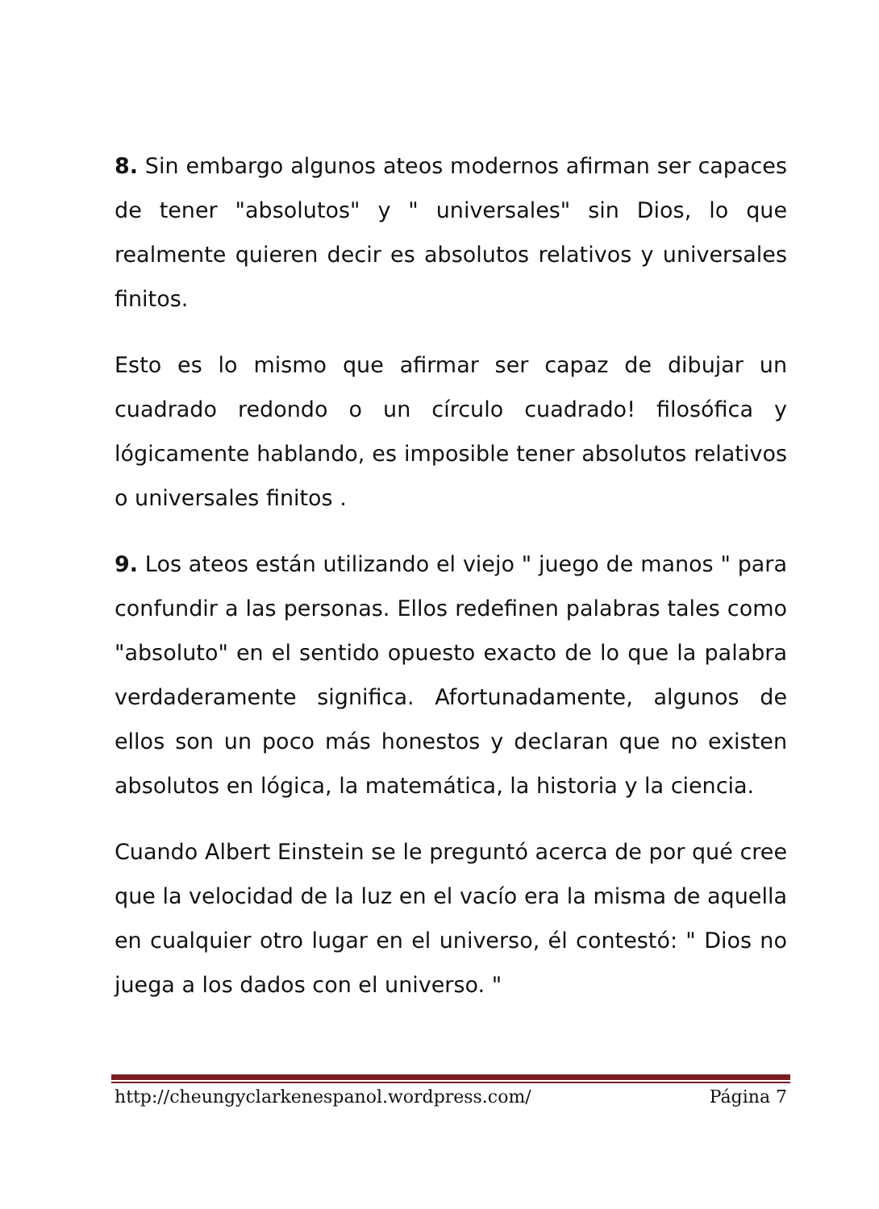8. Sin embargo algunos ateos modernos afirman ser capaces de tener "absolutos" y " universales" sin Dios, lo que realmente quieren decir es absolutos relativos y universales finitos.
Esto es lo mismo que afirmar ser capaz de dibujar un cuadrado redondo o un círculo cuadrado! filosófica y lógicamente hablando, es imposible tener absolutos relativos o universales finitos .
9. Los ateos están utilizando el viejo " juego de manos " para confundir a las personas. Ellos redefinen palabras tales como "absoluto" en el sentido opuesto exacto de lo que la palabra verdaderamente significa. Afortunadamente, algunos de ellos son un poco más honestos y declaran que no existen absolutos en lógica, la matemática, la historia y la ciencia.
Cuando Albert Einstein se le preguntó acerca de por qué cree que la velocidad de la luz en el vacío era la misma de aquella en cualquier otro lugar en el universo, él contestó: " Dios no juega a los dados con el universo. "
http://cheungyclarkenespanol.wordpress.com/ Página 7